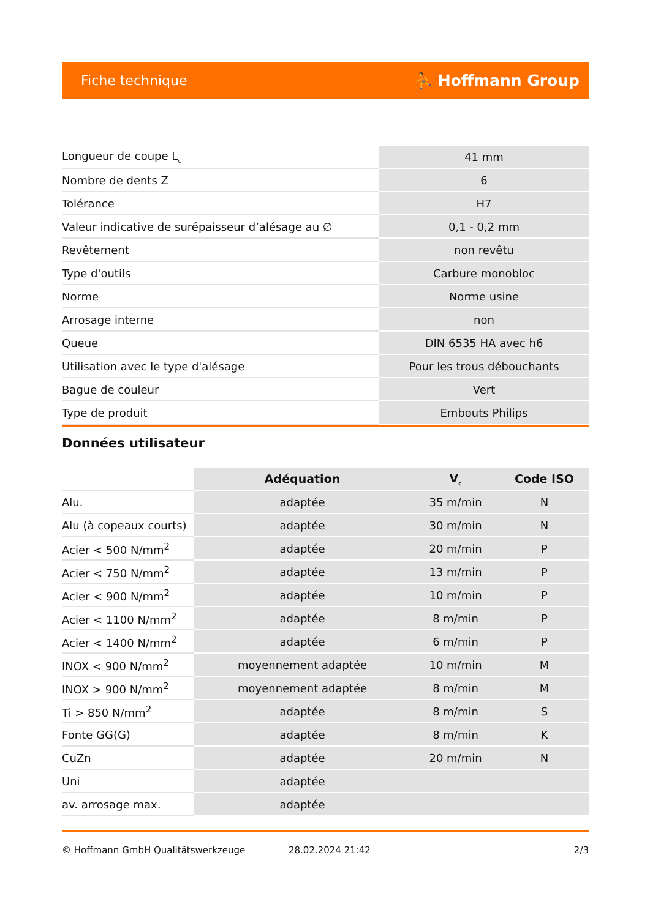Fiche technique ⛹ Hoffmann Group
| Longueur de coupe L<sub>c</sub> | 41 mm |
| Nombre de dents Z | 6 |
| Tolérance | H7 |
| Valeur indicative de surépaisseur d’alésage au ∅ | 0,1 - 0,2 mm |
| Revêtement | non revêtu |
| Type d'outils | Carbure monobloc |
| Norme | Norme usine |
| Arrosage interne | non |
| Queue | DIN 6535 HA avec h6 |
| Utilisation avec le type d'alésage | Pour les trous débouchants |
| Bague de couleur | Vert |
| Type de produit | Embouts Philips |
Données utilisateur
| | Adéquation | V<sub>c</sub> | Code ISO |
| --- | --- | --- | --- |
| Alu. | adaptée | 35 m/min | N |
| Alu (à copeaux courts) | adaptée | 30 m/min | N |
| Acier < 500 N/mm<sup>2</sup> | adaptée | 20 m/min | P |
| Acier < 750 N/mm<sup>2</sup> | adaptée | 13 m/min | P |
| Acier < 900 N/mm<sup>2</sup> | adaptée | 10 m/min | P |
| Acier < 1100 N/mm<sup>2</sup> | adaptée | 8 m/min | P |
| Acier < 1400 N/mm<sup>2</sup> | adaptée | 6 m/min | P |
| INOX < 900 N/mm<sup>2</sup> | moyennement adaptée | 10 m/min | M |
| INOX > 900 N/mm<sup>2</sup> | moyennement adaptée | 8 m/min | M |
| Ti > 850 N/mm<sup>2</sup> | adaptée | 8 m/min | S |
| Fonte GG(G) | adaptée | 8 m/min | K |
| CuZn | adaptée | 20 m/min | N |
| Uni | adaptée | | |
| av. arrosage max. | adaptée | | |
© Hoffmann GmbH Qualitätswerkzeuge 28.02.2024 21:42 2/3